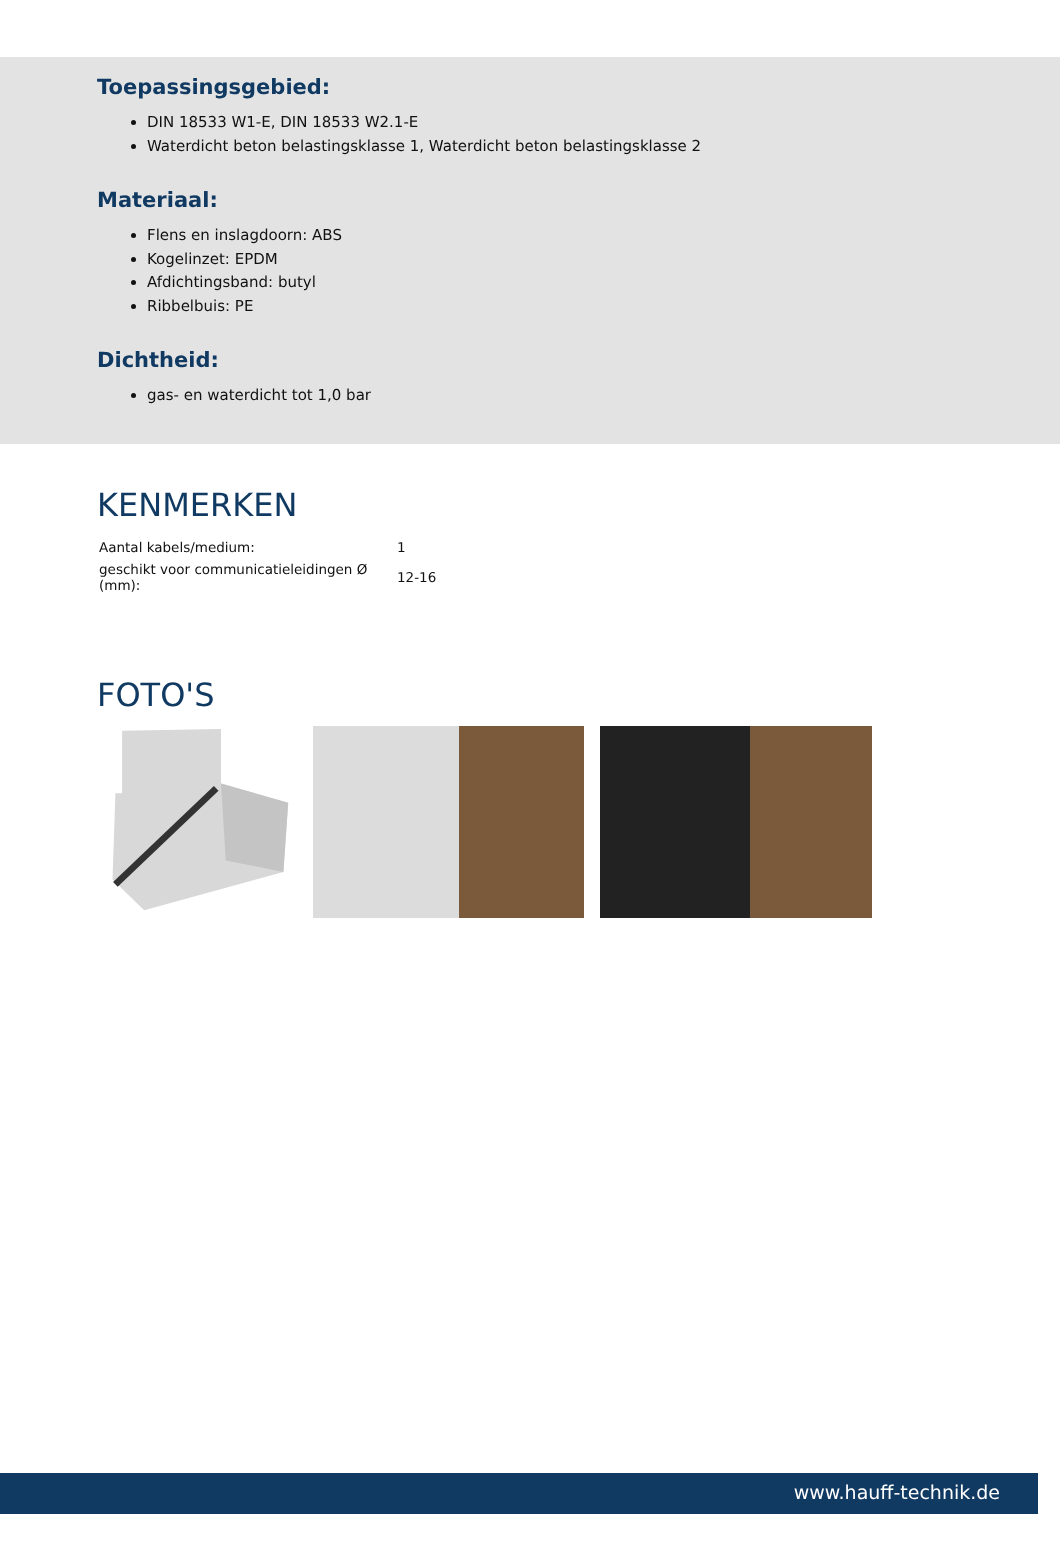Toepassingsgebied:
DIN 18533 W1-E, DIN 18533 W2.1-E
Waterdicht beton belastingsklasse 1, Waterdicht beton belastingsklasse 2
Materiaal:
Flens en inslagdoorn: ABS
Kogelinzet: EPDM
Afdichtingsband: butyl
Ribbelbuis: PE
Dichtheid:
gas- en waterdicht tot 1,0 bar
KENMERKEN
| Aantal kabels/medium: | 1 |
| geschikt voor communicatieleidingen Ø (mm): | 12-16 |
FOTO'S
www.hauff-technik.de